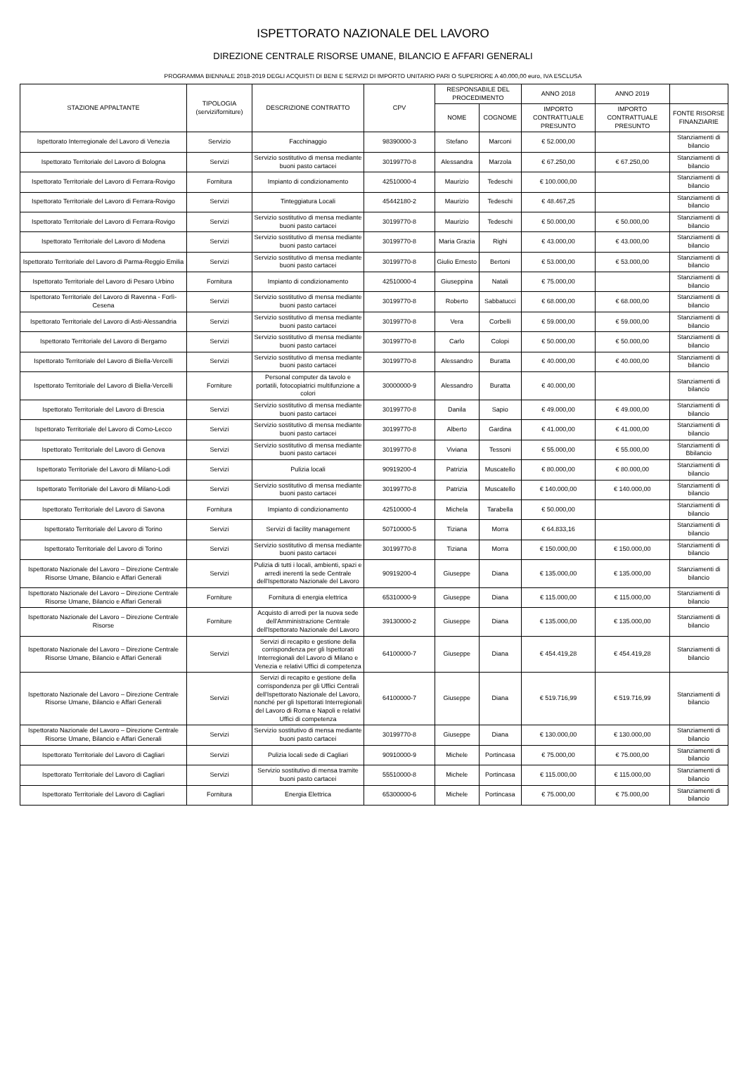ISPETTORATO NAZIONALE DEL LAVORO
DIREZIONE CENTRALE RISORSE UMANE, BILANCIO E AFFARI GENERALI
PROGRAMMA BIENNALE 2018-2019 DEGLI ACQUISTI DI BENI E SERVIZI DI IMPORTO UNITARIO PARI O SUPERIORE A 40.000,00 euro, IVA ESCLUSA
| STAZIONE APPALTANTE | TIPOLOGIA (servizi/forniture) | DESCRIZIONE CONTRATTO | CPV | RESPONSABILE DEL PROCEDIMENTO | | ANNO 2018 | ANNO 2019 | |
| --- | --- | --- | --- | --- | --- | --- | --- | --- |
| | | | | NOME | COGNOME | IMPORTO CONTRATTUALE PRESUNTO | IMPORTO CONTRATTUALE PRESUNTO | FONTE RISORSE FINANZIARIE |
| Ispettorato Interregionale del Lavoro di Venezia | Servizio | Facchinaggio | 98390000-3 | Stefano | Marconi | € 52.000,00 | | Stanziamenti di bilancio |
| Ispettorato Territoriale del Lavoro di Bologna | Servizi | Servizio sostitutivo di mensa mediante buoni pasto cartacei | 30199770-8 | Alessandra | Marzola | € 67.250,00 | € 67.250,00 | Stanziamenti di bilancio |
| Ispettorato Territoriale del Lavoro di Ferrara-Rovigo | Fornitura | Impianto di condizionamento | 42510000-4 | Maurizio | Tedeschi | € 100.000,00 | | Stanziamenti di bilancio |
| Ispettorato Territoriale del Lavoro di Ferrara-Rovigo | Servizi | Tinteggiatura Locali | 45442180-2 | Maurizio | Tedeschi | € 48.467,25 | | Stanziamenti di bilancio |
| Ispettorato Territoriale del Lavoro di Ferrara-Rovigo | Servizi | Servizio sostitutivo di mensa mediante buoni pasto cartacei | 30199770-8 | Maurizio | Tedeschi | € 50.000,00 | € 50.000,00 | Stanziamenti di bilancio |
| Ispettorato Territoriale del Lavoro di Modena | Servizi | Servizio sostitutivo di mensa mediante buoni pasto cartacei | 30199770-8 | Maria Grazia | Righi | € 43.000,00 | € 43.000,00 | Stanziamenti di bilancio |
| Ispettorato Territoriale del Lavoro di Parma-Reggio Emilia | Servizi | Servizio sostitutivo di mensa mediante buoni pasto cartacei | 30199770-8 | Giulio Ernesto | Bertoni | € 53.000,00 | € 53.000,00 | Stanziamenti di bilancio |
| Ispettorato Territoriale del Lavoro di Pesaro Urbino | Fornitura | Impianto di condizionamento | 42510000-4 | Giuseppina | Natali | € 75.000,00 | | Stanziamenti di bilancio |
| Ispettorato Territoriale del Lavoro di Ravenna - Forlì-Cesena | Servizi | Servizio sostitutivo di mensa mediante buoni pasto cartacei | 30199770-8 | Roberto | Sabbatucci | € 68.000,00 | € 68.000,00 | Stanziamenti di bilancio |
| Ispettorato Territoriale del Lavoro di Asti-Alessandria | Servizi | Servizio sostitutivo di mensa mediante buoni pasto cartacei | 30199770-8 | Vera | Corbelli | € 59.000,00 | € 59.000,00 | Stanziamenti di bilancio |
| Ispettorato Territoriale del Lavoro di Bergamo | Servizi | Servizio sostitutivo di mensa mediante buoni pasto cartacei | 30199770-8 | Carlo | Colopi | € 50.000,00 | € 50.000,00 | Stanziamenti di bilancio |
| Ispettorato Territoriale del Lavoro di Biella-Vercelli | Servizi | Servizio sostitutivo di mensa mediante buoni pasto cartacei | 30199770-8 | Alessandro | Buratta | € 40.000,00 | € 40.000,00 | Stanziamenti di bilancio |
| Ispettorato Territoriale del Lavoro di Biella-Vercelli | Forniture | Personal computer da tavolo e portatili, fotocopiatrici multifunzione a colori | 30000000-9 | Alessandro | Buratta | € 40.000,00 | | Stanziamenti di bilancio |
| Ispettorato Territoriale del Lavoro di Brescia | Servizi | Servizio sostitutivo di mensa mediante buoni pasto cartacei | 30199770-8 | Danila | Sapio | € 49.000,00 | € 49.000,00 | Stanziamenti di bilancio |
| Ispettorato Territoriale del Lavoro di Como-Lecco | Servizi | Servizio sostitutivo di mensa mediante buoni pasto cartacei | 30199770-8 | Alberto | Gardina | € 41.000,00 | € 41.000,00 | Stanziamenti di bilancio |
| Ispettorato Territoriale del Lavoro di Genova | Servizi | Servizio sostitutivo di mensa mediante buoni pasto cartacei | 30199770-8 | Viviana | Tessoni | € 55.000,00 | € 55.000,00 | Stanziamenti di Bbilancio |
| Ispettorato Territoriale del Lavoro di Milano-Lodi | Servizi | Pulizia locali | 90919200-4 | Patrizia | Muscatello | € 80.000,00 | € 80.000,00 | Stanziamenti di bilancio |
| Ispettorato Territoriale del Lavoro di Milano-Lodi | Servizi | Servizio sostitutivo di mensa mediante buoni pasto cartacei | 30199770-8 | Patrizia | Muscatello | € 140.000,00 | € 140.000,00 | Stanziamenti di bilancio |
| Ispettorato Territoriale del Lavoro di Savona | Fornitura | Impianto di condizionamento | 42510000-4 | Michela | Tarabella | € 50.000,00 | | Stanziamenti di bilancio |
| Ispettorato Territoriale del Lavoro di Torino | Servizi | Servizi di facility management | 50710000-5 | Tiziana | Morra | € 64.833,16 | | Stanziamenti di bilancio |
| Ispettorato Territoriale del Lavoro di Torino | Servizi | Servizio sostitutivo di mensa mediante buoni pasto cartacei | 30199770-8 | Tiziana | Morra | € 150.000,00 | € 150.000,00 | Stanziamenti di bilancio |
| Ispettorato Nazionale del Lavoro – Direzione Centrale Risorse Umane, Bilancio e Affari Generali | Servizi | Pulizia di tutti i locali, ambienti, spazi e arredi inerenti la sede Centrale dell'Ispettorato Nazionale del Lavoro | 90919200-4 | Giuseppe | Diana | € 135.000,00 | € 135.000,00 | Stanziamenti di bilancio |
| Ispettorato Nazionale del Lavoro – Direzione Centrale Risorse Umane, Bilancio e Affari Generali | Forniture | Fornitura di energia elettrica | 65310000-9 | Giuseppe | Diana | € 115.000,00 | € 115.000,00 | Stanziamenti di bilancio |
| Ispettorato Nazionale del Lavoro – Direzione Centrale Risorse | Forniture | Acquisto di arredi per la nuova sede dell'Amministrazione Centrale dell'Ispettorato Nazionale del Lavoro | 39130000-2 | Giuseppe | Diana | € 135.000,00 | € 135.000,00 | Stanziamenti di bilancio |
| Ispettorato Nazionale del Lavoro – Direzione Centrale Risorse Umane, Bilancio e Affari Generali | Servizi | Servizi di recapito e gestione della corrispondenza per gli Ispettorati Interregionali del Lavoro di Milano e Venezia e relativi Uffici di competenza | 64100000-7 | Giuseppe | Diana | € 454.419,28 | € 454.419,28 | Stanziamenti di bilancio |
| Ispettorato Nazionale del Lavoro – Direzione Centrale Risorse Umane, Bilancio e Affari Generali | Servizi | Servizi di recapito e gestione della corrispondenza per gli Uffici Centrali dell'Ispettorato Nazionale del Lavoro, nonché per gli Ispettorati Interregionali del Lavoro di Roma e Napoli e relativi Uffici di competenza | 64100000-7 | Giuseppe | Diana | € 519.716,99 | € 519.716,99 | Stanziamenti di bilancio |
| Ispettorato Nazionale del Lavoro – Direzione Centrale Risorse Umane, Bilancio e Affari Generali | Servizi | Servizio sostitutivo di mensa mediante buoni pasto cartacei | 30199770-8 | Giuseppe | Diana | € 130.000,00 | € 130.000,00 | Stanziamenti di bilancio |
| Ispettorato Territoriale del Lavoro di Cagliari | Servizi | Pulizia locali sede di Cagliari | 90910000-9 | Michele | Portincasa | € 75.000,00 | € 75.000,00 | Stanziamenti di bilancio |
| Ispettorato Territoriale del Lavoro di Cagliari | Servizi | Servizio sostitutivo di mensa tramite buoni pasto cartacei | 55510000-8 | Michele | Portincasa | € 115.000,00 | € 115.000,00 | Stanziamenti di bilancio |
| Ispettorato Territoriale del Lavoro di Cagliari | Fornitura | Energia Elettrica | 65300000-6 | Michele | Portincasa | € 75.000,00 | € 75.000,00 | Stanziamenti di bilancio |